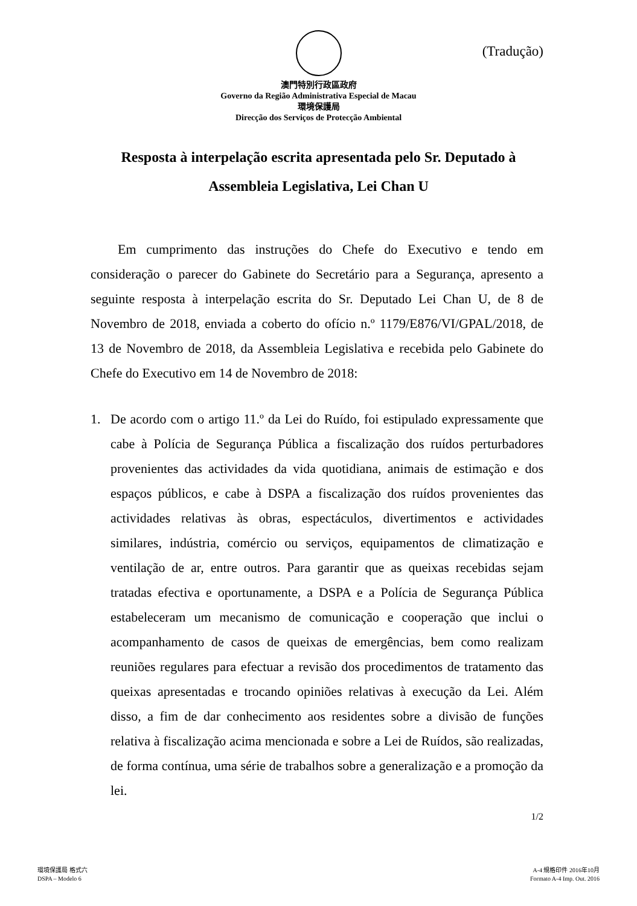(Tradução)
澳門特別行政區政府
Governo da Região Administrativa Especial de Macau
環境保護局
Direcção dos Serviços de Protecção Ambiental
Resposta à interpelação escrita apresentada pelo Sr. Deputado à Assembleia Legislativa, Lei Chan U
Em cumprimento das instruções do Chefe do Executivo e tendo em consideração o parecer do Gabinete do Secretário para a Segurança, apresento a seguinte resposta à interpelação escrita do Sr. Deputado Lei Chan U, de 8 de Novembro de 2018, enviada a coberto do ofício n.º 1179/E876/VI/GPAL/2018, de 13 de Novembro de 2018, da Assembleia Legislativa e recebida pelo Gabinete do Chefe do Executivo em 14 de Novembro de 2018:
1. De acordo com o artigo 11.º da Lei do Ruído, foi estipulado expressamente que cabe à Polícia de Segurança Pública a fiscalização dos ruídos perturbadores provenientes das actividades da vida quotidiana, animais de estimação e dos espaços públicos, e cabe à DSPA a fiscalização dos ruídos provenientes das actividades relativas às obras, espectáculos, divertimentos e actividades similares, indústria, comércio ou serviços, equipamentos de climatização e ventilação de ar, entre outros. Para garantir que as queixas recebidas sejam tratadas efectiva e oportunamente, a DSPA e a Polícia de Segurança Pública estabeleceram um mecanismo de comunicação e cooperação que inclui o acompanhamento de casos de queixas de emergências, bem como realizam reuniões regulares para efectuar a revisão dos procedimentos de tratamento das queixas apresentadas e trocando opiniões relativas à execução da Lei. Além disso, a fim de dar conhecimento aos residentes sobre a divisão de funções relativa à fiscalização acima mencionada e sobre a Lei de Ruídos, são realizadas, de forma contínua, uma série de trabalhos sobre a generalização e a promoção da lei.
1/2
環境保護局 格式六
DSPA – Modelo 6
A-4 規格印件 2016年10月
Formato A-4 Imp. Out. 2016